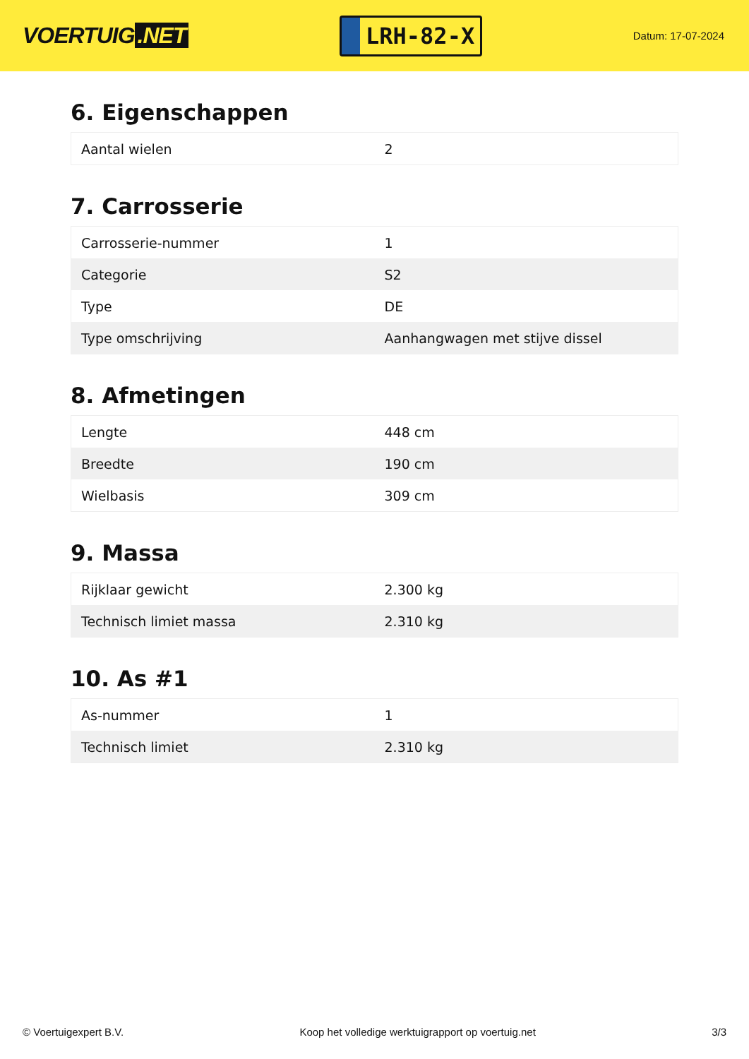VOERTUIG.NET
LRH-82-X
Datum: 17-07-2024
6. Eigenschappen
| Aantal wielen | 2 |
7. Carrosserie
| Carrosserie-nummer | 1 |
| Categorie | S2 |
| Type | DE |
| Type omschrijving | Aanhangwagen met stijve dissel |
8. Afmetingen
| Lengte | 448 cm |
| Breedte | 190 cm |
| Wielbasis | 309 cm |
9. Massa
| Rijklaar gewicht | 2.300 kg |
| Technisch limiet massa | 2.310 kg |
10. As #1
| As-nummer | 1 |
| Technisch limiet | 2.310 kg |
© Voertuigexpert B.V. Koop het volledige werktuigrapport op voertuig.net 3/3